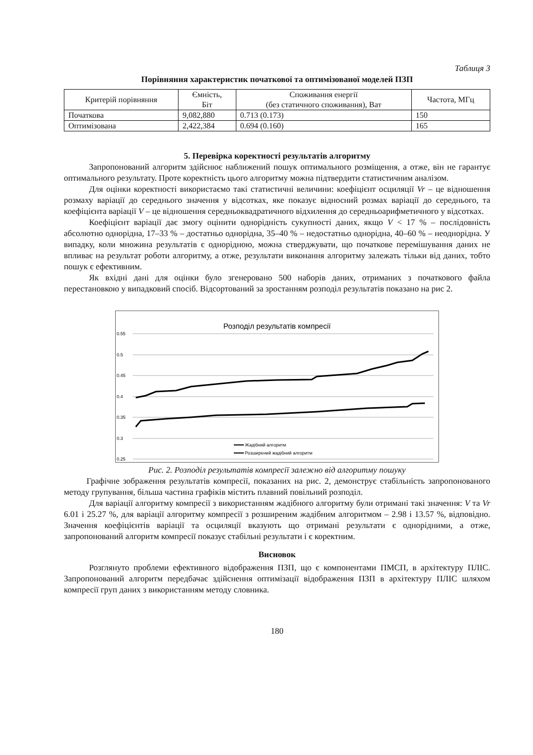Таблиця 3
Порівняння характеристик початкової та оптимізованої моделей ПЗП
| Критерій порівняння | Ємність, Біт | Споживання енергії (без статичного споживання), Ват | Частота, МГц |
| --- | --- | --- | --- |
| Початкова | 9,082,880 | 0.713 (0.173) | 150 |
| Оптимізована | 2,422,384 | 0.694 (0.160) | 165 |
5. Перевірка коректності результатів алгоритму
Запропонований алгоритм здійснює наближений пошук оптимального розміщення, а отже, він не гарантує оптимального результату. Проте коректність цього алгоритму можна підтвердити статистичним аналізом.
Для оцінки коректності використаємо такі статистичні величини: коефіцієнт осциляції Vr – це відношення розмаху варіації до середнього значення у відсотках, яке показує відносний розмах варіації до середнього, та коефіцієнта варіації V – це відношення середньоквадратичного відхилення до середньоарифметичного у відсотках.
Коефіцієнт варіації дає змогу оцінити однорідність сукупності даних, якщо V < 17 % – послідовність абсолютно однорідна, 17–33 % – достатньо однорідна, 35–40 % – недостатньо однорідна, 40–60 % – неоднорідна. У випадку, коли множина результатів є однорідною, можна стверджувати, що початкове перемішування даних не впливає на результат роботи алгоритму, а отже, результати виконання алгоритму залежать тільки від даних, тобто пошук є ефективним.
Як вхідні дані для оцінки було згенеровано 500 наборів даних, отриманих з початкового файла перестановкою у випадковий спосіб. Відсортований за зростанням розподіл результатів показано на рис 2.
Розподіл результатів компресії
0.55
0.5
0.45
0.4
0.35
0.3
0.25
Жадібний алгоритм
Розширений жадібний алгоритм
Рис. 2. Розподіл результатів компресії залежно від алгоритму пошуку
Графічне зображення результатів компресії, показаних на рис. 2, демонструє стабільність запропонованого методу групування, більша частина графіків містить плавний повільний розподіл.
Для варіації алгоритму компресії з використанням жадібного алгоритму були отримані такі значення: V та Vr 6.01 і 25.27 %, для варіації алгоритму компресії з розширеним жадібним алгоритмом – 2.98 і 13.57 %, відповідно. Значення коефіцієнтів варіації та осциляції вказують що отримані результати є однорідними, а отже, запропонований алгоритм компресії показує стабільні результати і є коректним.
Висновок
Розглянуто проблеми ефективного відображення ПЗП, що є компонентами ПМСП, в архітектуру ПЛІС. Запропонований алгоритм передбачає здійснення оптимізації відображення ПЗП в архітектуру ПЛІС шляхом компресії груп даних з використанням методу словника.
180